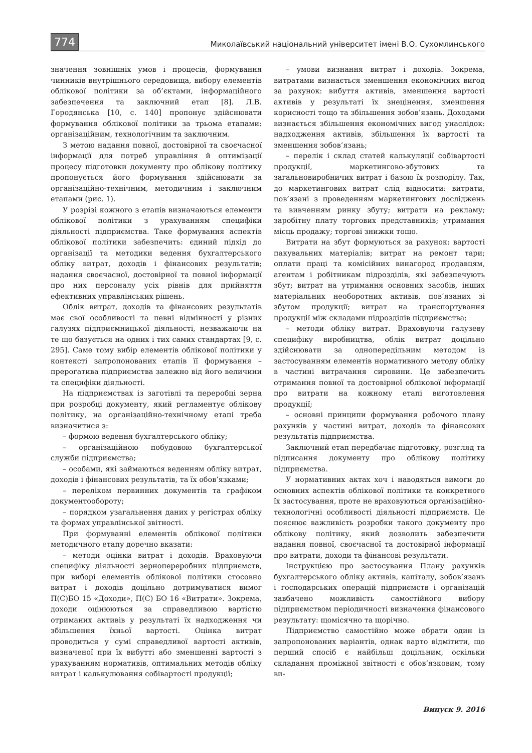774 Миколаївський національний університет імені В.О. Сухомлинського
значення зовнішніх умов і процесів, формування чинників внутрішнього середовища, вибору елементів облікової політики за об’єктами, інформаційного забезпечення та заключний етап [8]. Л.В. Городянська [10, с. 140] пропонує здійснювати формування облікової політики за трьома етапами: організаційним, технологічним та заключним.
З метою надання повної, достовірної та своєчасної інформації для потреб управління й оптимізації процесу підготовки документу про облікову політику пропонується його формування здійснювати за організаційно-технічним, методичним і заключним етапами (рис. 1).
У розрізі кожного з етапів визначаються елементи облікової політики з урахуванням специфіки діяльності підприємства. Таке формування аспектів облікової політики забезпечить: єдиний підхід до організації та методики ведення бухгалтерського обліку витрат, доходів і фінансових результатів; надання своєчасної, достовірної та повної інформації про них персоналу усіх рівнів для прийняття ефективних управлінських рішень.
Облік витрат, доходів та фінансових результатів має свої особливості та певні відмінності у різних галузях підприємницької діяльності, незважаючи на те що базується на одних і тих самих стандартах [9, с. 295]. Саме тому вибір елементів облікової політики у контексті запропонованих етапів її формування – прерогатива підприємства залежно від його величини та специфіки діяльності.
На підприємствах із заготівлі та переробці зерна при розробці документу, який регламентує облікову політику, на організаційно-технічному етапі треба визначитися з:
– формою ведення бухгалтерського обліку;
– організаційною побудовою бухгалтерської служби підприємства;
– особами, які займаються веденням обліку витрат, доходів і фінансових результатів, та їх обов’язками;
– переліком первинних документів та графіком документообороту;
– порядком узагальнення даних у регістрах обліку та формах управлінської звітності.
При формуванні елементів облікової політики методичного етапу доречно вказати:
– методи оцінки витрат і доходів. Враховуючи специфіку діяльності зернопереробних підприємств, при виборі елементів облікової політики стосовно витрат і доходів доцільно дотримуватися вимог П(С)БО 15 «Доходи», П(С) БО 16 «Витрати». Зокрема, доходи оцінюються за справедливою вартістю отриманих активів у результаті їх надходження чи збільшення їхньої вартості. Оцінка витрат проводиться у сумі справедливої вартості активів, визначеної при їх вибутті або зменшенні вартості з урахуванням нормативів, оптимальних методів обліку витрат і калькулювання собівартості продукції;
– умови визнання витрат і доходів. Зокрема, витратами визнається зменшення економічних вигод за рахунок: вибуття активів, зменшення вартості активів у результаті їх знецінення, зменшення корисності тощо та збільшення зобов’язань. Доходами визнається збільшення економічних вигод унаслідок: надходження активів, збільшення їх вартості та зменшення зобов’язань;
– перелік і склад статей калькуляції собівартості продукції, маркетингово-збутових та загальновиробничих витрат і базою їх розподілу. Так, до маркетингових витрат слід відносити: витрати, пов’язані з проведенням маркетингових досліджень та вивченням ринку збуту; витрати на рекламу; заробітну плату торгових представників; утримання місць продажу; торгові знижки тощо.
Витрати на збут формуються за рахунок: вартості пакувальних матеріалів; витрат на ремонт тари; оплати праці та комісійних винагород продавцям, агентам і робітникам підрозділів, які забезпечують збут; витрат на утримання основних засобів, інших матеріальних необоротних активів, пов’язаних зі збутом продукції; витрат на транспортування продукції між складами підрозділів підприємства;
– методи обліку витрат. Враховуючи галузеву специфіку виробництва, облік витрат доцільно здійснювати за однопередільним методом із застосуванням елементів нормативного методу обліку в частині витрачання сировини. Це забезпечить отримання повної та достовірної облікової інформації про витрати на кожному етапі виготовлення продукції;
– основні принципи формування робочого плану рахунків у частині витрат, доходів та фінансових результатів підприємства.
Заключний етап передбачає підготовку, розгляд та підписання документу про облікову політику підприємства.
У нормативних актах хоч і наводяться вимоги до основних аспектів облікової політики та конкретного їх застосування, проте не враховуються організаційно-технологічні особливості діяльності підприємств. Це пояснює важливість розробки такого документу про облікову політику, який дозволить забезпечити надання повної, своєчасної та достовірної інформації про витрати, доходи та фінансові результати.
Інструкцією про застосування Плану рахунків бухгалтерського обліку активів, капіталу, зобов’язань і господарських операцій підприємств і організацій завбачено можливість самостійного вибору підприємством періодичності визначення фінансового результату: щомісячно та щорічно.
Підприємство самостійно може обрати один із запропонованих варіантів, однак варто відмітити, що перший спосіб є найбільш доцільним, оскільки складання проміжної звітності є обов’язковим, тому ви-
Випуск 9. 2016